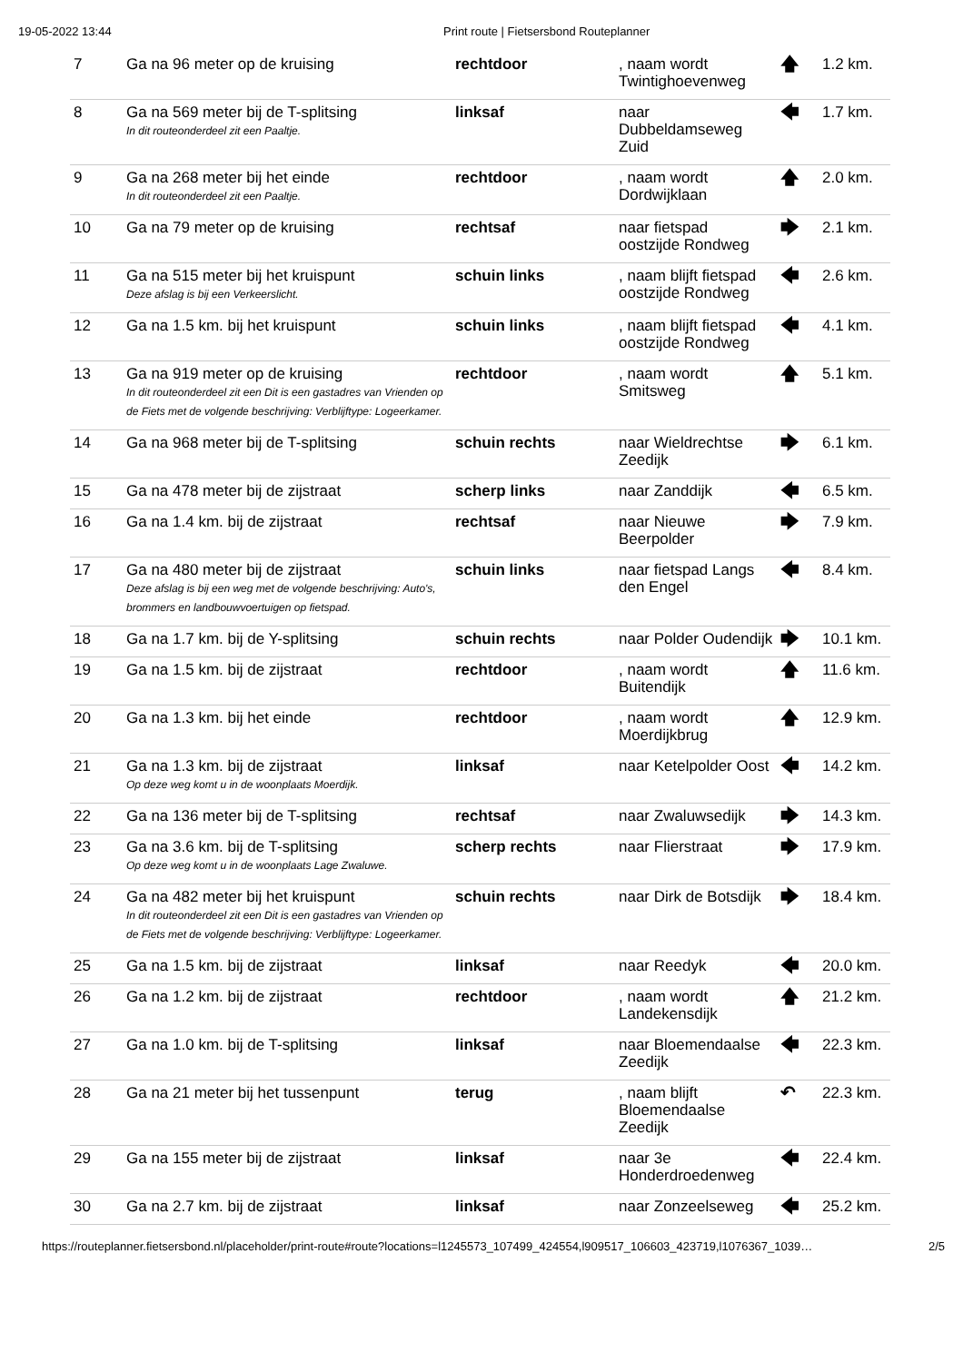19-05-2022 13:44 Print route | Fietsersbond Routeplanner
| 7 | Ga na 96 meter op de kruising | rechtdoor | , naam wordt Twintighoevenweg | 🡅 | 1.2 km. |
| 8 | Ga na 569 meter bij de T-splitsing In dit routeonderdeel zit een Paaltje. | linksaf | naar Dubbeldamseweg Zuid | 🡄 | 1.7 km. |
| 9 | Ga na 268 meter bij het einde In dit routeonderdeel zit een Paaltje. | rechtdoor | , naam wordt Dordwijklaan | 🡅 | 2.0 km. |
| 10 | Ga na 79 meter op de kruising | rechtsaf | naar fietspad oostzijde Rondweg | 🡆 | 2.1 km. |
| 11 | Ga na 515 meter bij het kruispunt Deze afslag is bij een Verkeerslicht. | schuin links | , naam blijft fietspad oostzijde Rondweg | 🡄 | 2.6 km. |
| 12 | Ga na 1.5 km. bij het kruispunt | schuin links | , naam blijft fietspad oostzijde Rondweg | 🡄 | 4.1 km. |
| 13 | Ga na 919 meter op de kruising In dit routeonderdeel zit een Dit is een gastadres van Vrienden op de Fiets met de volgende beschrijving: Verblijftype: Logeerkamer. | rechtdoor | , naam wordt Smitsweg | 🡅 | 5.1 km. |
| 14 | Ga na 968 meter bij de T-splitsing | schuin rechts | naar Wieldrechtse Zeedijk | 🡆 | 6.1 km. |
| 15 | Ga na 478 meter bij de zijstraat | scherp links | naar Zanddijk | 🡄 | 6.5 km. |
| 16 | Ga na 1.4 km. bij de zijstraat | rechtsaf | naar Nieuwe Beerpolder | 🡆 | 7.9 km. |
| 17 | Ga na 480 meter bij de zijstraat Deze afslag is bij een weg met de volgende beschrijving: Auto's, brommers en landbouwvoertuigen op fietspad. | schuin links | naar fietspad Langs den Engel | 🡄 | 8.4 km. |
| 18 | Ga na 1.7 km. bij de Y-splitsing | schuin rechts | naar Polder Oudendijk | 🡆 | 10.1 km. |
| 19 | Ga na 1.5 km. bij de zijstraat | rechtdoor | , naam wordt Buitendijk | 🡅 | 11.6 km. |
| 20 | Ga na 1.3 km. bij het einde | rechtdoor | , naam wordt Moerdijkbrug | 🡅 | 12.9 km. |
| 21 | Ga na 1.3 km. bij de zijstraat Op deze weg komt u in de woonplaats Moerdijk. | linksaf | naar Ketelpolder Oost | 🡄 | 14.2 km. |
| 22 | Ga na 136 meter bij de T-splitsing | rechtsaf | naar Zwaluwsedijk | 🡆 | 14.3 km. |
| 23 | Ga na 3.6 km. bij de T-splitsing Op deze weg komt u in de woonplaats Lage Zwaluwe. | scherp rechts | naar Flierstraat | 🡆 | 17.9 km. |
| 24 | Ga na 482 meter bij het kruispunt In dit routeonderdeel zit een Dit is een gastadres van Vrienden op de Fiets met de volgende beschrijving: Verblijftype: Logeerkamer. | schuin rechts | naar Dirk de Botsdijk | 🡆 | 18.4 km. |
| 25 | Ga na 1.5 km. bij de zijstraat | linksaf | naar Reedyk | 🡄 | 20.0 km. |
| 26 | Ga na 1.2 km. bij de zijstraat | rechtdoor | , naam wordt Landekensdijk | 🡅 | 21.2 km. |
| 27 | Ga na 1.0 km. bij de T-splitsing | linksaf | naar Bloemendaalse Zeedijk | 🡄 | 22.3 km. |
| 28 | Ga na 21 meter bij het tussenpunt | terug | , naam blijft Bloemendaalse Zeedijk | ↶ | 22.3 km. |
| 29 | Ga na 155 meter bij de zijstraat | linksaf | naar 3e Honderdroedenweg | 🡄 | 22.4 km. |
| 30 | Ga na 2.7 km. bij de zijstraat | linksaf | naar Zonzeelseweg | 🡄 | 25.2 km. |
https://routeplanner.fietsersbond.nl/placeholder/print-route#route?locations=l1245573_107499_424554,l909517_106603_423719,l1076367_1039… 2/5